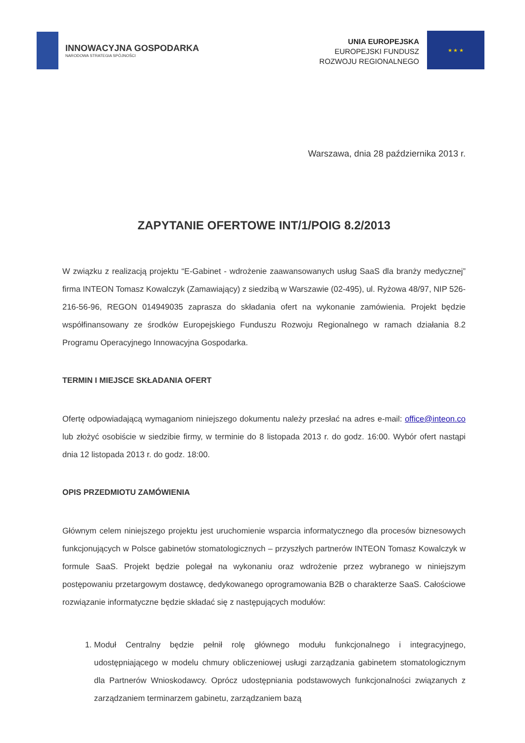INNOWACYJNA GOSPODARKA
NARODOWA STRATEGIA SPÓJNOŚCI
UNIA EUROPEJSKA
EUROPEJSKI FUNDUSZ
ROZWOJU REGIONALNEGO
★ ★ ★
Warszawa, dnia 28 października 2013 r.
ZAPYTANIE OFERTOWE INT/1/POIG 8.2/2013
W związku z realizacją projektu “E-Gabinet - wdrożenie zaawansowanych usług SaaS dla branży medycznej” firma INTEON Tomasz Kowalczyk (Zamawiający) z siedzibą w Warszawie (02-495), ul. Ryżowa 48/97, NIP 526-216-56-96, REGON 014949035 zaprasza do składania ofert na wykonanie zamówienia. Projekt będzie współfinansowany ze środków Europejskiego Funduszu Rozwoju Regionalnego w ramach działania 8.2 Programu Operacyjnego Innowacyjna Gospodarka.
TERMIN I MIEJSCE SKŁADANIA OFERT
Ofertę odpowiadającą wymaganiom niniejszego dokumentu należy przesłać na adres e-mail: office@inteon.co lub złożyć osobiście w siedzibie firmy, w terminie do 8 listopada 2013 r. do godz. 16:00. Wybór ofert nastąpi dnia 12 listopada 2013 r. do godz. 18:00.
OPIS PRZEDMIOTU ZAMÓWIENIA
Głównym celem niniejszego projektu jest uruchomienie wsparcia informatycznego dla procesów biznesowych funkcjonujących w Polsce gabinetów stomatologicznych – przyszłych partnerów INTEON Tomasz Kowalczyk w formule SaaS. Projekt będzie polegał na wykonaniu oraz wdrożenie przez wybranego w niniejszym postępowaniu przetargowym dostawcę, dedykowanego oprogramowania B2B o charakterze SaaS. Całościowe rozwiązanie informatyczne będzie składać się z następujących modułów:
1. Moduł Centralny będzie pełnił rolę głównego modułu funkcjonalnego i integracyjnego, udostępniającego w modelu chmury obliczeniowej usługi zarządzania gabinetem stomatologicznym dla Partnerów Wnioskodawcy. Oprócz udostępniania podstawowych funkcjonalności związanych z zarządzaniem terminarzem gabinetu, zarządzaniem bazą